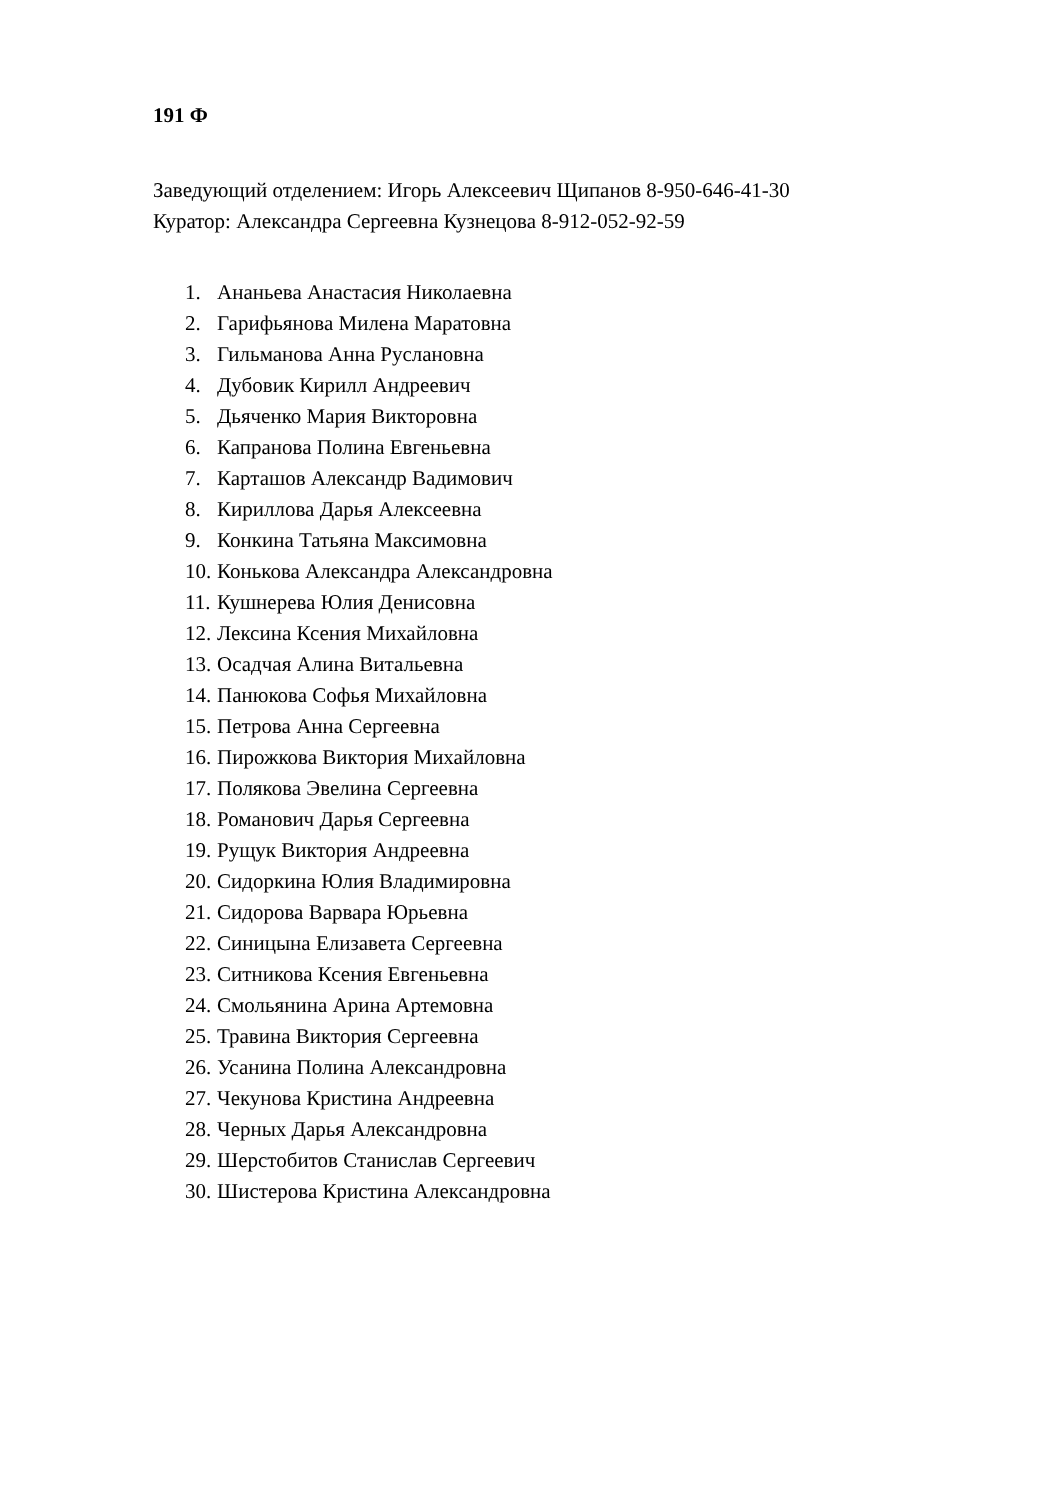191 Ф
Заведующий отделением: Игорь Алексеевич Щипанов 8-950-646-41-30
Куратор: Александра Сергеевна Кузнецова 8-912-052-92-59
1. Ананьева Анастасия Николаевна
2. Гарифьянова Милена Маратовна
3. Гильманова Анна Руслановна
4. Дубовик Кирилл Андреевич
5. Дьяченко Мария Викторовна
6. Капранова Полина Евгеньевна
7. Карташов Александр Вадимович
8. Кириллова Дарья Алексеевна
9. Конкина Татьяна Максимовна
10. Конькова Александра Александровна
11. Кушнерева Юлия Денисовна
12. Лексина Ксения Михайловна
13. Осадчая Алина Витальевна
14. Панюкова Софья Михайловна
15. Петрова Анна Сергеевна
16. Пирожкова Виктория Михайловна
17. Полякова Эвелина Сергеевна
18. Романович Дарья Сергеевна
19. Рущук Виктория Андреевна
20. Сидоркина Юлия Владимировна
21. Сидорова Варвара Юрьевна
22. Синицына Елизавета Сергеевна
23. Ситникова Ксения Евгеньевна
24. Смольянина Арина Артемовна
25. Травина Виктория Сергеевна
26. Усанина Полина Александровна
27. Чекунова Кристина Андреевна
28. Черных Дарья Александровна
29. Шерстобитов Станислав Сергеевич
30. Шистерова Кристина Александровна